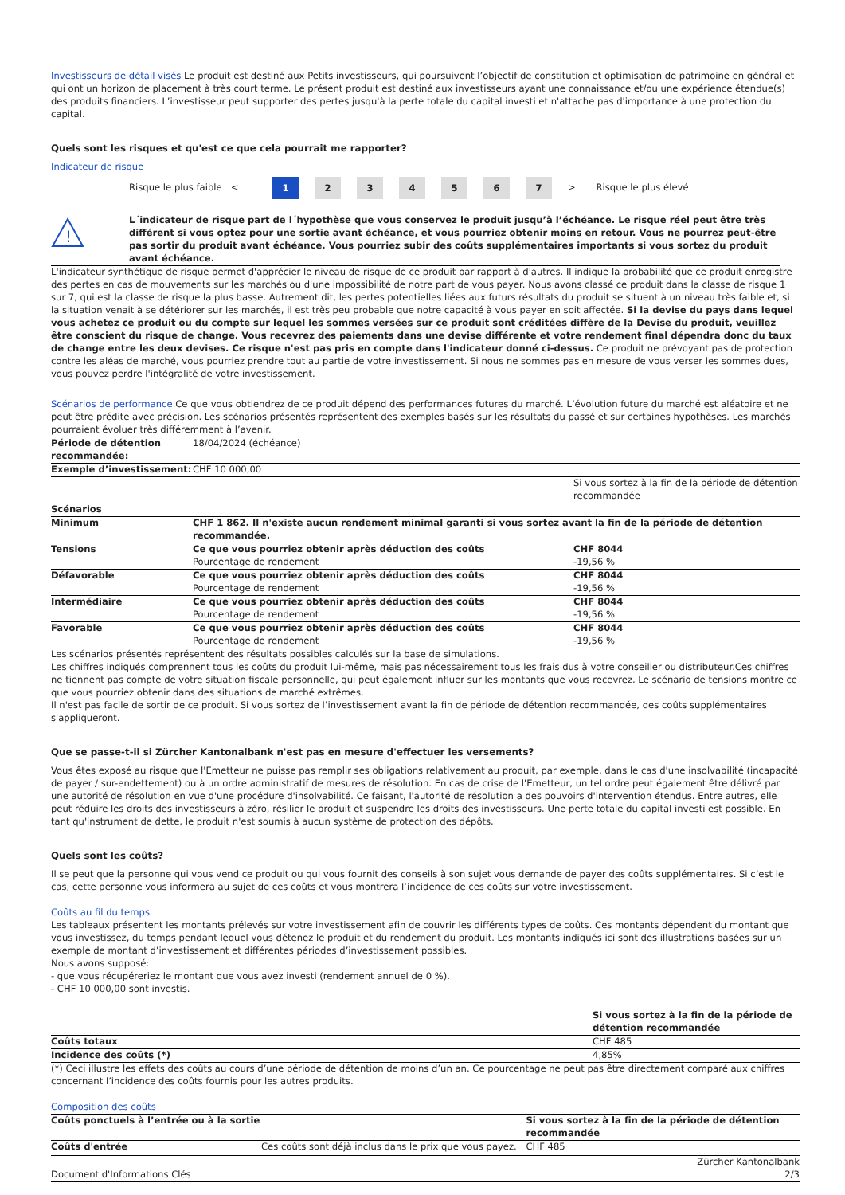Investisseurs de détail visés Le produit est destiné aux Petits investisseurs, qui poursuivent l’objectif de constitution et optimisation de patrimoine en général et qui ont un horizon de placement à très court terme. Le présent produit est destiné aux investisseurs ayant une connaissance et/ou une expérience étendue(s) des produits financiers. L’investisseur peut supporter des pertes jusqu'à la perte totale du capital investi et n'attache pas d'importance à une protection du capital.
Quels sont les risques et qu'est ce que cela pourrait me rapporter?
Indicateur de risque
Risque le plus faible < 1 234567 > Risque le plus élevé
!
L´indicateur de risque part de l´hypothèse que vous conservez le produit jusqu’à l’échéance. Le risque réel peut être très différent si vous optez pour une sortie avant échéance, et vous pourriez obtenir moins en retour. Vous ne pourrez peut-être pas sortir du produit avant échéance. Vous pourriez subir des coûts supplémentaires importants si vous sortez du produit avant échéance.
L'indicateur synthétique de risque permet d'apprécier le niveau de risque de ce produit par rapport à d'autres. Il indique la probabilité que ce produit enregistre des pertes en cas de mouvements sur les marchés ou d'une impossibilité de notre part de vous payer. Nous avons classé ce produit dans la classe de risque 1 sur 7, qui est la classe de risque la plus basse. Autrement dit, les pertes potentielles liées aux futurs résultats du produit se situent à un niveau très faible et, si la situation venait à se détériorer sur les marchés, il est très peu probable que notre capacité à vous payer en soit affectée. Si la devise du pays dans lequel vous achetez ce produit ou du compte sur lequel les sommes versées sur ce produit sont créditées diffère de la Devise du produit, veuillez être conscient du risque de change. Vous recevrez des paiements dans une devise différente et votre rendement final dépendra donc du taux de change entre les deux devises. Ce risque n'est pas pris en compte dans l'indicateur donné ci-dessus. Ce produit ne prévoyant pas de protection contre les aléas de marché, vous pourriez prendre tout au partie de votre investissement. Si nous ne sommes pas en mesure de vous verser les sommes dues, vous pouvez perdre l'intégralité de votre investissement.
Scénarios de performance Ce que vous obtiendrez de ce produit dépend des performances futures du marché. L’évolution future du marché est aléatoire et ne peut être prédite avec précision. Les scénarios présentés représentent des exemples basés sur les résultats du passé et sur certaines hypothèses. Les marchés pourraient évoluer très différemment à l’avenir.
| Période de détention recommandée: | 18/04/2024 (échéance) | |
| Exemple d’investissement: | CHF 10 000,00 | |
| | | Si vous sortez à la fin de la période de détention recommandée |
| Scénarios | | |
| Minimum | CHF 1 862. Il n'existe aucun rendement minimal garanti si vous sortez avant la fin de la période de détention recommandée. | |
| Tensions | Ce que vous pourriez obtenir après déduction des coûts | CHF 8044 |
| | Pourcentage de rendement | -19,56 % |
| Défavorable | Ce que vous pourriez obtenir après déduction des coûts | CHF 8044 |
| | Pourcentage de rendement | -19,56 % |
| Intermédiaire | Ce que vous pourriez obtenir après déduction des coûts | CHF 8044 |
| | Pourcentage de rendement | -19,56 % |
| Favorable | Ce que vous pourriez obtenir après déduction des coûts | CHF 8044 |
| | Pourcentage de rendement | -19,56 % |
Les scénarios présentés représentent des résultats possibles calculés sur la base de simulations.
Les chiffres indiqués comprennent tous les coûts du produit lui-même, mais pas nécessairement tous les frais dus à votre conseiller ou distributeur.Ces chiffres ne tiennent pas compte de votre situation fiscale personnelle, qui peut également influer sur les montants que vous recevrez. Le scénario de tensions montre ce que vous pourriez obtenir dans des situations de marché extrêmes.
Il n'est pas facile de sortir de ce produit. Si vous sortez de l’investissement avant la fin de période de détention recommandée, des coûts supplémentaires s'appliqueront.
Que se passe-t-il si Zürcher Kantonalbank n'est pas en mesure d'effectuer les versements?
Vous êtes exposé au risque que l'Emetteur ne puisse pas remplir ses obligations relativement au produit, par exemple, dans le cas d'une insolvabilité (incapacité de payer / sur-endettement) ou à un ordre administratif de mesures de résolution. En cas de crise de l'Emetteur, un tel ordre peut également être délivré par une autorité de résolution en vue d'une procédure d'insolvabilité. Ce faisant, l'autorité de résolution a des pouvoirs d'intervention étendus. Entre autres, elle peut réduire les droits des investisseurs à zéro, résilier le produit et suspendre les droits des investisseurs. Une perte totale du capital investi est possible. En tant qu'instrument de dette, le produit n'est soumis à aucun système de protection des dépôts.
Quels sont les coûts?
Il se peut que la personne qui vous vend ce produit ou qui vous fournit des conseils à son sujet vous demande de payer des coûts supplémentaires. Si c’est le cas, cette personne vous informera au sujet de ces coûts et vous montrera l’incidence de ces coûts sur votre investissement.
Coûts au fil du temps
Les tableaux présentent les montants prélevés sur votre investissement afin de couvrir les différents types de coûts. Ces montants dépendent du montant que vous investissez, du temps pendant lequel vous détenez le produit et du rendement du produit. Les montants indiqués ici sont des illustrations basées sur un exemple de montant d’investissement et différentes périodes d’investissement possibles.
Nous avons supposé:
- que vous récupéreriez le montant que vous avez investi (rendement annuel de 0 %).
- CHF 10 000,00 sont investis.
| | Si vous sortez à la fin de la période de détention recommandée |
| Coûts totaux | CHF 485 |
| Incidence des coûts (*) | 4,85% |
(*) Ceci illustre les effets des coûts au cours d’une période de détention de moins d’un an. Ce pourcentage ne peut pas être directement comparé aux chiffres concernant l’incidence des coûts fournis pour les autres produits.
Composition des coûts
| Coûts ponctuels à l’entrée ou à la sortie | | Si vous sortez à la fin de la période de détention recommandée |
| Coûts d'entrée | Ces coûts sont déjà inclus dans le prix que vous payez. | CHF 485 |
Document d'Informations Clés Zürcher Kantonalbank
2/3